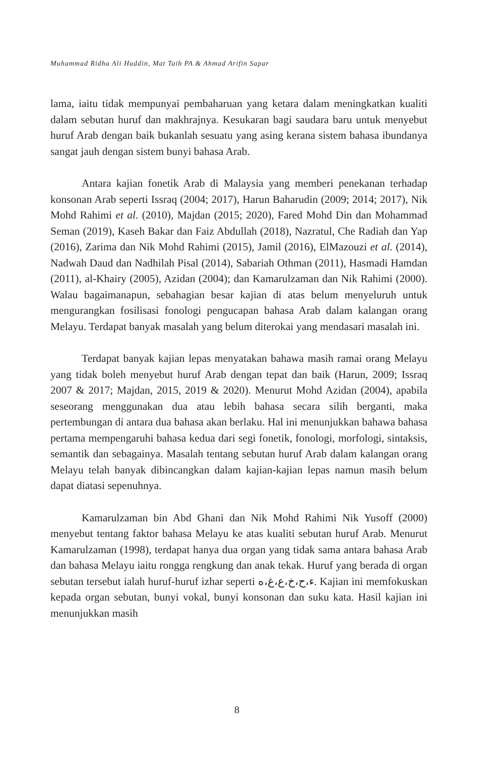Muhammad Ridha Ali Huddin, Mat Taib PA & Ahmad Arifin Sapar
lama, iaitu tidak mempunyai pembaharuan yang ketara dalam meningkatkan kualiti dalam sebutan huruf dan makhrajnya. Kesukaran bagi saudara baru untuk menyebut huruf Arab dengan baik bukanlah sesuatu yang asing kerana sistem bahasa ibundanya sangat jauh dengan sistem bunyi bahasa Arab.
Antara kajian fonetik Arab di Malaysia yang memberi penekanan terhadap konsonan Arab seperti Issraq (2004; 2017), Harun Baharudin (2009; 2014; 2017), Nik Mohd Rahimi et al. (2010), Majdan (2015; 2020), Fared Mohd Din dan Mohammad Seman (2019), Kaseh Bakar dan Faiz Abdullah (2018), Nazratul, Che Radiah dan Yap (2016), Zarima dan Nik Mohd Rahimi (2015), Jamil (2016), ElMazouzi et al. (2014), Nadwah Daud dan Nadhilah Pisal (2014), Sabariah Othman (2011), Hasmadi Hamdan (2011), al-Khairy (2005), Azidan (2004); dan Kamarulzaman dan Nik Rahimi (2000). Walau bagaimanapun, sebahagian besar kajian di atas belum menyeluruh untuk mengurangkan fosilisasi fonologi pengucapan bahasa Arab dalam kalangan orang Melayu. Terdapat banyak masalah yang belum diterokai yang mendasari masalah ini.
Terdapat banyak kajian lepas menyatakan bahawa masih ramai orang Melayu yang tidak boleh menyebut huruf Arab dengan tepat dan baik (Harun, 2009; Issraq 2007 & 2017; Majdan, 2015, 2019 & 2020). Menurut Mohd Azidan (2004), apabila seseorang menggunakan dua atau lebih bahasa secara silih berganti, maka pertembungan di antara dua bahasa akan berlaku. Hal ini menunjukkan bahawa bahasa pertama mempengaruhi bahasa kedua dari segi fonetik, fonologi, morfologi, sintaksis, semantik dan sebagainya. Masalah tentang sebutan huruf Arab dalam kalangan orang Melayu telah banyak dibincangkan dalam kajian-kajian lepas namun masih belum dapat diatasi sepenuhnya.
Kamarulzaman bin Abd Ghani dan Nik Mohd Rahimi Nik Yusoff (2000) menyebut tentang faktor bahasa Melayu ke atas kualiti sebutan huruf Arab. Menurut Kamarulzaman (1998), terdapat hanya dua organ yang tidak sama antara bahasa Arab dan bahasa Melayu iaitu rongga rengkung dan anak tekak. Huruf yang berada di organ sebutan tersebut ialah huruf-huruf izhar seperti ء،ح،خ،ع،غ،ه. Kajian ini memfokuskan kepada organ sebutan, bunyi vokal, bunyi konsonan dan suku kata. Hasil kajian ini menunjukkan masih
8